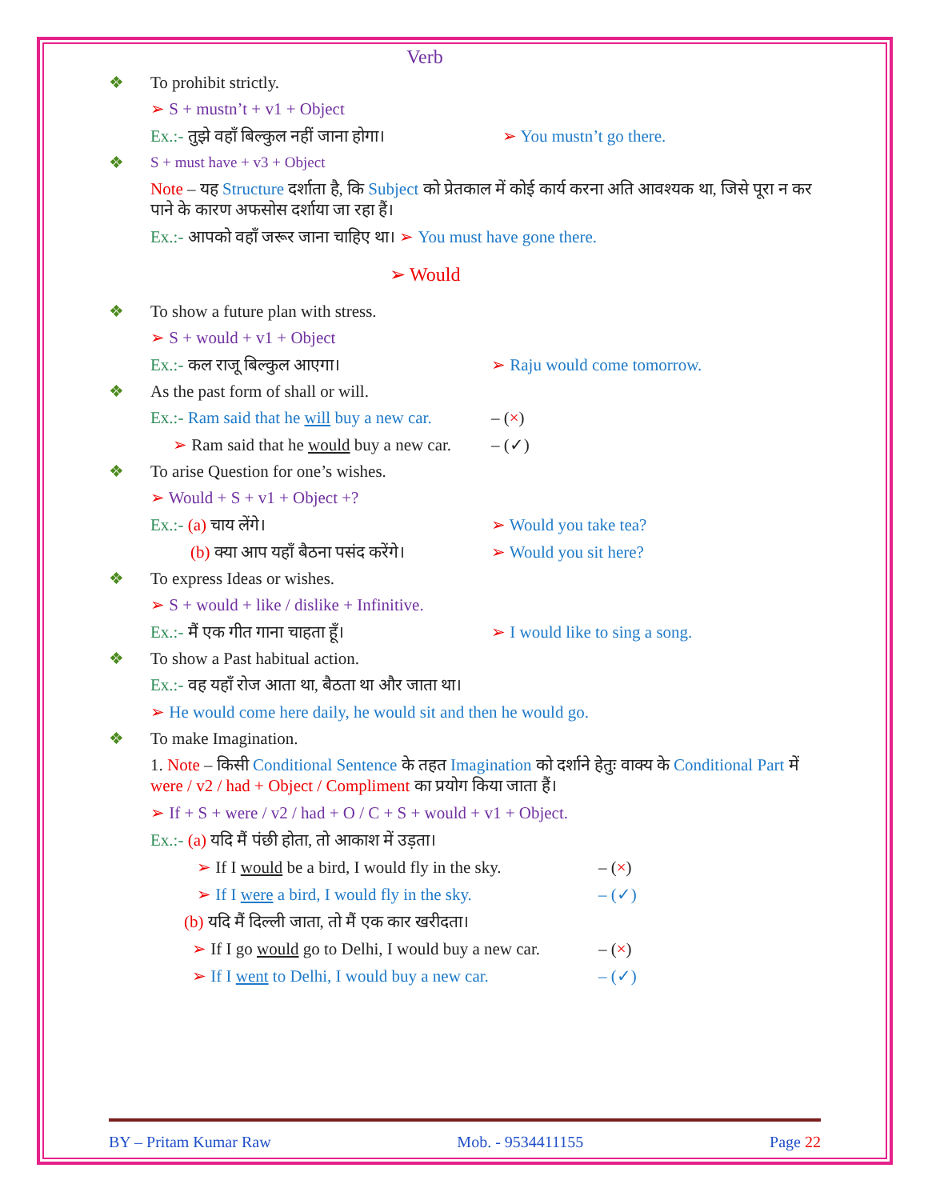Verb
❖ To prohibit strictly.
➢ S + mustn’t + v1 + Object
Ex.:- तुझे वहाँ बिल्कुल नहीं जाना होगा। ➢ You mustn’t go there.
❖ S + must have + v3 + Object
Note – यह Structure दर्शाता है, कि Subject को प्रेतकाल में कोई कार्य करना अति आवश्यक था, जिसे पूरा न कर पाने के कारण अफसोस दर्शाया जा रहा हैं।
Ex.:- आपको वहाँ जरूर जाना चाहिए था। ➢ You must have gone there.
➢ Would
❖ To show a future plan with stress.
➢ S + would + v1 + Object
Ex.:- कल राजू बिल्कुल आएगा। ➢ Raju would come tomorrow.
❖ As the past form of shall or will.
Ex.:- Ram said that he will buy a new car. – (×)
➢ Ram said that he would buy a new car. – (✓)
❖ To arise Question for one’s wishes.
➢ Would + S + v1 + Object +?
Ex.:- (a) चाय लेंगे। ➢ Would you take tea?
(b) क्या आप यहाँ बैठना पसंद करेंगे। ➢ Would you sit here?
❖ To express Ideas or wishes.
➢ S + would + like / dislike + Infinitive.
Ex.:- मैं एक गीत गाना चाहता हूँ। ➢ I would like to sing a song.
❖ To show a Past habitual action.
Ex.:- वह यहाँ रोज आता था, बैठता था और जाता था।
➢ He would come here daily, he would sit and then he would go.
❖ To make Imagination.
1. Note – किसी Conditional Sentence के तहत Imagination को दर्शाने हेतुः वाक्य के Conditional Part में were / v2 / had + Object / Compliment का प्रयोग किया जाता हैं।
➢ If + S + were / v2 / had + O / C + S + would + v1 + Object.
Ex.:- (a) यदि मैं पंछी होता, तो आकाश में उड़ता।
➢ If I would be a bird, I would fly in the sky. – (×)
➢ If I were a bird, I would fly in the sky. – (✓)
(b) यदि मैं दिल्ली जाता, तो मैं एक कार खरीदता।
➢ If I go would go to Delhi, I would buy a new car. – (×)
➢ If I went to Delhi, I would buy a new car. – (✓)
BY – Pritam Kumar Raw Mob. - 9534411155 Page 22